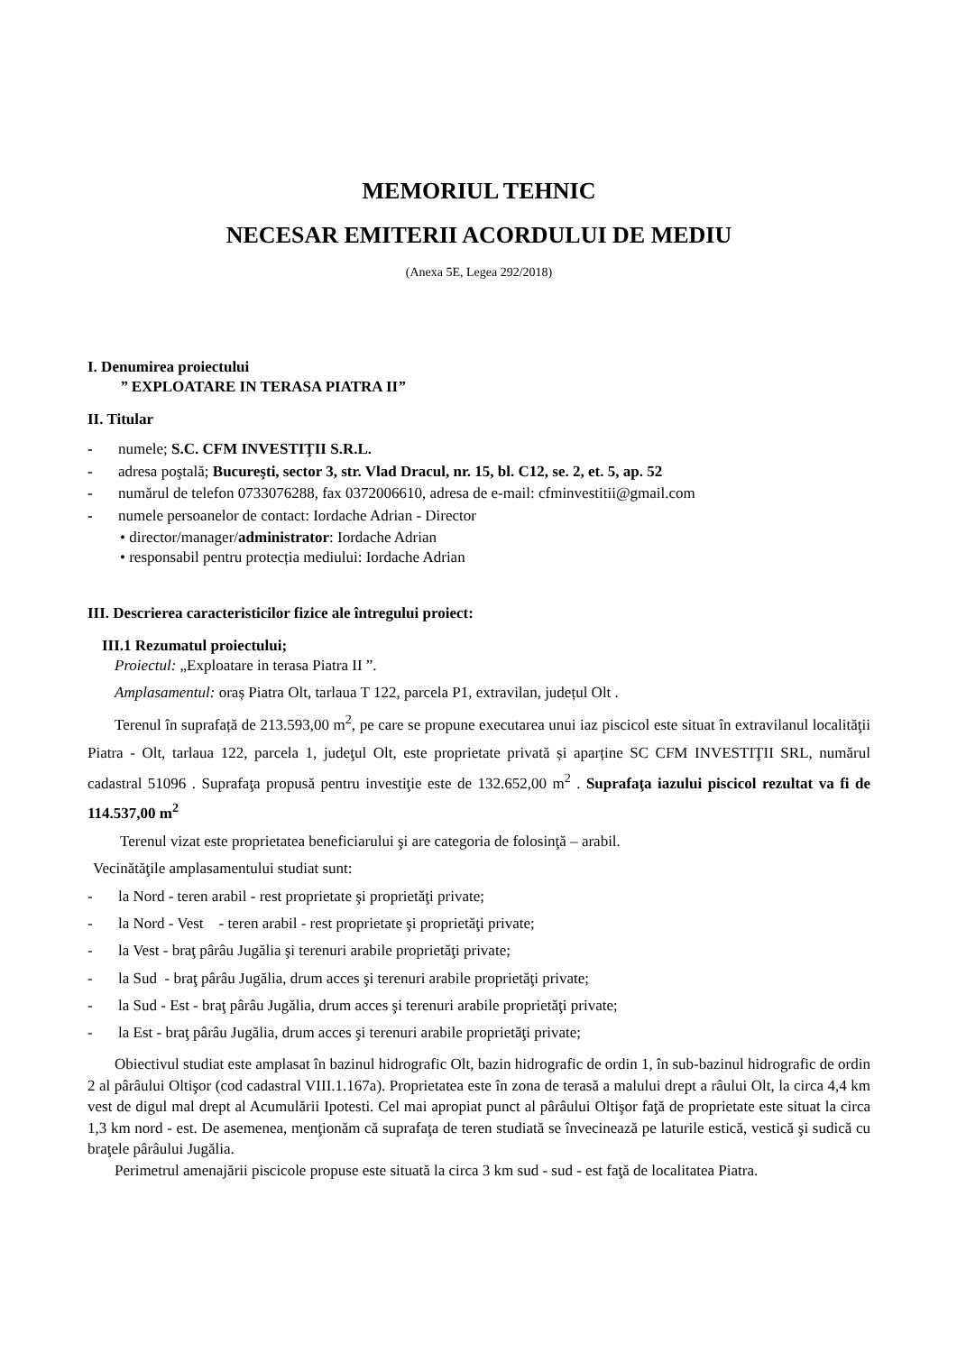MEMORIUL TEHNIC
NECESAR EMITERII ACORDULUI DE MEDIU
(Anexa 5E, Legea 292/2018)
I. Denumirea proiectului
” EXPLOATARE IN TERASA PIATRA II”
II. Titular
- numele; S.C. CFM INVESTIŢII S.R.L.
- adresa poştală; Bucureşti, sector 3, str. Vlad Dracul, nr. 15, bl. C12, se. 2, et. 5, ap. 52
- numărul de telefon 0733076288, fax 0372006610, adresa de e-mail: cfminvestitii@gmail.com
- numele persoanelor de contact: Iordache Adrian - Director
• director/manager/administrator: Iordache Adrian
• responsabil pentru protecția mediului: Iordache Adrian
III. Descrierea caracteristicilor fizice ale întregului proiect:
III.1 Rezumatul proiectului;
Proiectul: „Exploatare in terasa Piatra II ”.
Amplasamentul: oraș Piatra Olt, tarlaua T 122, parcela P1, extravilan, județul Olt .
Terenul în suprafață de 213.593,00 m<sup>2</sup>, pe care se propune executarea unui iaz piscicol este situat în extravilanul localităţii Piatra - Olt, tarlaua 122, parcela 1, judeţul Olt, este proprietate privată și aparține SC CFM INVESTIŢII SRL, numărul cadastral 51096 . Suprafaţa propusă pentru investiţie este de 132.652,00 m<sup>2</sup> . Suprafaţa iazului piscicol rezultat va fi de 114.537,00 m<sup>2</sup>
Terenul vizat este proprietatea beneficiarului şi are categoria de folosinţă – arabil.
Vecinătăţile amplasamentului studiat sunt:
- la Nord - teren arabil - rest proprietate şi proprietăţi private;
- la Nord - Vest - teren arabil - rest proprietate şi proprietăţi private;
- la Vest - braţ pârâu Jugălia şi terenuri arabile proprietăţi private;
- la Sud - braţ pârâu Jugălia, drum acces şi terenuri arabile proprietăţi private;
- la Sud - Est - braţ pârâu Jugălia, drum acces şi terenuri arabile proprietăţi private;
- la Est - braţ pârâu Jugălia, drum acces şi terenuri arabile proprietăţi private;
Obiectivul studiat este amplasat în bazinul hidrografic Olt, bazin hidrografic de ordin 1, în sub-bazinul hidrografic de ordin 2 al pârâului Oltişor (cod cadastral VIII.1.167a). Proprietatea este în zona de terasă a malului drept a râului Olt, la circa 4,4 km vest de digul mal drept al Acumulării Ipotesti. Cel mai apropiat punct al pârâului Oltişor faţă de proprietate este situat la circa 1,3 km nord - est. De asemenea, menţionăm că suprafaţa de teren studiată se învecinează pe laturile estică, vestică şi sudică cu braţele pârâului Jugălia.
Perimetrul amenajării piscicole propuse este situată la circa 3 km sud - sud - est faţă de localitatea Piatra.